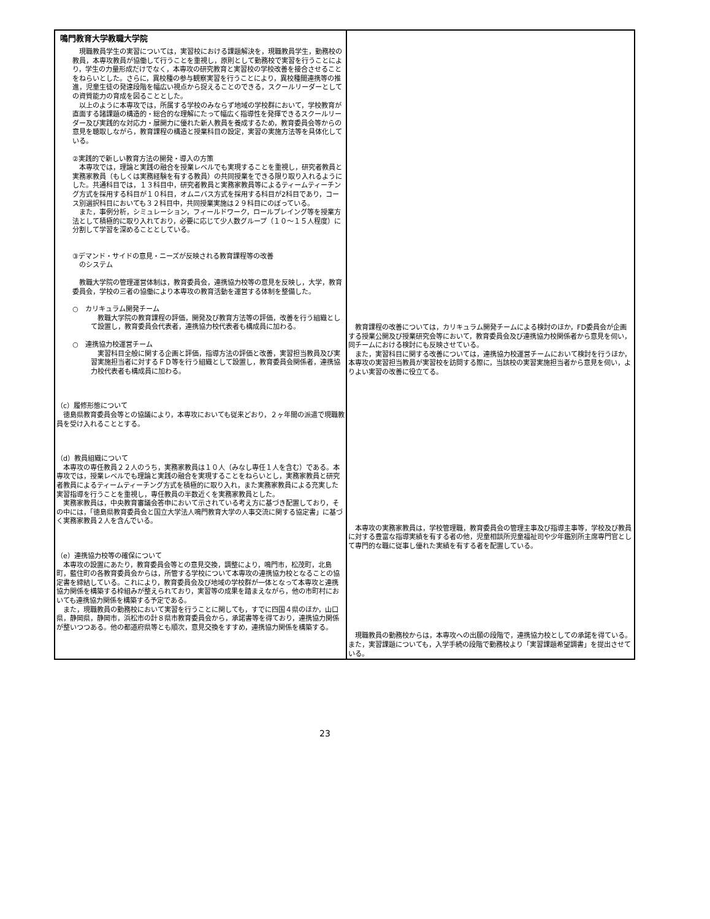鳴門教育大学教職大学院
| 現職教員学生の実習については，実習校における課題解決を，現職教員学生，勤務校の教員，本専攻教員が協働して行うことを重視し，原則として勤務校で実習を行うことにより，学生の力量形成だけでなく，本専攻の研究教育と実習校の学校改善を接合させることをねらいとした。さらに，異校種の参与観察実習を行うことにより，異校種間連携等の推進，児童生徒の発達段階を幅広い視点から捉えることのできる，スクールリーダーとしての資質能力の育成を図ることとした。 以上のように本専攻では，所属する学校のみならず地域の学校群において，学校教育が直面する諸課題の構造的・総合的な理解にたって幅広く指導性を発揮できるスクールリーダー及び実践的な対応力・展開力に優れた新人教員を養成するため，教育委員会等からの意見を聴取しながら，教育課程の構造と授業科目の設定，実習の実施方法等を具体化している。 ②実践的で新しい教育方法の開発・導入の方策 本専攻では，理論と実践の融合を授業レベルでも実現することを重視し，研究者教員と実務家教員（もしくは実務経験を有する教員）の共同授業をできる限り取り入れるようにした。共通科目では，１３科目中，研究者教員と実務家教員等によるティームティーチング方式を採用する科目が１０科目，オムニバス方式を採用する科目が2科目であり，コース別選択科目においても３２科目中，共同授業実施は２９科目にのぼっている。 また，事例分析，シミュレーション，フィールドワーク，ロールプレイング等を授業方法として積極的に取り入れており，必要に応じて少人数グループ（１０～１５人程度）に分割して学習を深めることとしている。 ③デマンド・サイドの意見・ニーズが反映される教育課程等の改善 のシステム 教職大学院の管理運営体制は，教育委員会，連携協力校等の意見を反映し，大学，教育委員会，学校の三者の協働により本専攻の教育活動を運営する体制を整備した。 ○ カリキュラム開発チーム 教職大学院の教育課程の評価，開発及び教育方法等の評価，改善を行う組織として設置し，教育委員会代表者，連携協力校代表者も構成員に加わる。 ○ 連携協力校運営チーム 実習科目全般に関する企画と評価，指導方法の評価と改善，実習担当教員及び実習実施担当者に対するＦＤ等を行う組織として設置し，教育委員会関係者，連携協力校代表者も構成員に加わる。 （c）履修形態について 徳島県教育委員会等との協議により，本専攻においても従来どおり，２ヶ年間の派遣で現職教員を受け入れることとする。 （d）教員組織について 本専攻の専任教員２２人のうち，実務家教員は１０人（みなし専任１人を含む）である。本専攻では，授業レベルでも理論と実践の融合を実現することをねらいとし，実務家教員と研究者教員によるティームティーチング方式を積極的に取り入れ，また実務家教員による充実した実習指導を行うことを重視し，専任教員の半数近くを実務家教員とした。 実務家教員は，中央教育審議会答申において示されている考え方に基づき配置しており，その中には，「徳島県教育委員会と国立大学法人鳴門教育大学の人事交流に関する協定書」に基づく実務家教員２人を含んでいる。 （e）連携協力校等の確保について 本専攻の設置にあたり，教育委員会等との意見交換，調整により，鳴門市，松茂町，北島町，藍住町の各教育委員会からは，所管する学校について本専攻の連携協力校となることの協定書を締結している。これにより，教育委員会及び地域の学校群が一体となって本専攻と連携協力関係を構築する枠組みが整えられており，実習等の成果を踏まえながら，他の市町村においても連携協力関係を構築する予定である。 また，現職教員の勤務校において実習を行うことに関しても，すでに四国４県のほか，山口県，静岡県，静岡市，浜松市の計８県市教育委員会から，承諾書等を得ており，連携協力関係が整いつつある。他の都道府県等とも順次，意見交換をすすめ，連携協力関係を構築する。 | 教育課程の改善については，カリキュラム開発チームによる検討のほか，FD委員会が企画する授業公開及び授業研究会等において，教育委員会及び連携協力校関係者から意見を伺い，同チームにおける検討にも反映させている。 また，実習科目に関する改善については，連携協力校運営チームにおいて検討を行うほか，本専攻の実習担当教員が実習校を訪問する際に，当該校の実習実施担当者から意見を伺い，よりよい実習の改善に役立てる。 本専攻の実務家教員は，学校管理職，教育委員会の管理主事及び指導主事等，学校及び教員に対する豊富な指導実績を有する者の他，児童相談所児童福祉司や少年鑑別所主席専門官として専門的な職に従事し優れた実績を有する者を配置している。 現職教員の勤務校からは，本専攻への出願の段階で，連携協力校としての承諾を得ている。また，実習課題についても，入学手続の段階で勤務校より「実習課題希望調書」を提出させている。 |
23